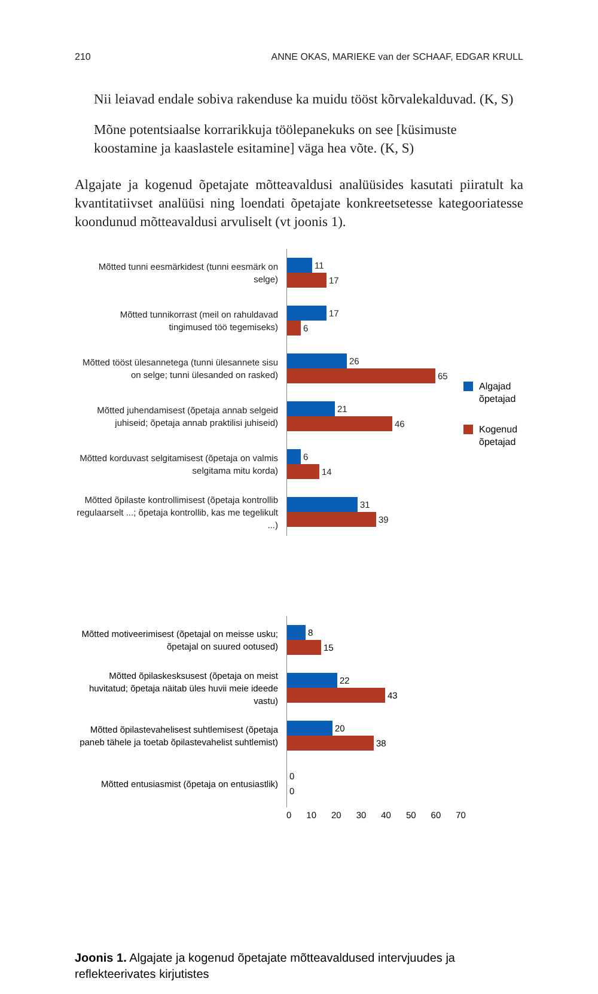210 ANNE OKAS, MARIEKE van der SCHAAF, EDGAR KRULL
Nii leiavad endale sobiva rakenduse ka muidu tööst kõrvalekalduvad. (K, S)
Mõne potentsiaalse korrarikkuja töölepanekuks on see [küsimuste koostamine ja kaaslastele esitamine] väga hea võte. (K, S)
Algajate ja kogenud õpetajate mõtteavaldusi analüüsides kasutati piiratult ka kvantitatiivset analüüsi ning loendati õpetajate konkreetsetesse kategooriatesse koondunud mõtteavaldusi arvuliselt (vt joonis 1).
Mõtted tunni eesmärkidest (tunni eesmärk on selge)
11
17
Mõtted tunnikorrast (meil on rahuldavad tingimused töö tegemiseks)
17
6
Mõtted tööst ülesannetega (tunni ülesannete sisu on selge; tunni ülesanded on rasked)
26
65
Mõtted juhendamisest (õpetaja annab selgeid juhiseid; õpetaja annab praktilisi juhiseid)
21
46
Mõtted korduvast selgitamisest (õpetaja on valmis selgitama mitu korda)
6
14
Mõtted õpilaste kontrollimisest (õpetaja kontrollib regulaarselt ...; õpetaja kontrollib, kas me tegelikult ...)
31
39
Mõtted motiveerimisest (õpetajal on meisse usku; õpetajal on suured ootused)
8
15
Mõtted õpilaskesksusest (õpetaja on meist huvitatud; õpetaja näitab üles huvii meie ideede vastu)
22
43
Mõtted õpilastevahelisest suhtlemisest (õpetaja paneb tähele ja toetab õpilastevahelist suhtlemist)
20
38
Mõtted entusiasmist (õpetaja on entusiastlik)
0
0
0 10 20 30 40 50 60 70
Joonis 1. Algajate ja kogenud õpetajate mõtteavaldused intervjuudes ja reflekteerivates kirjutistes
Algajad
õpetajad
Kogenud
õpetajad